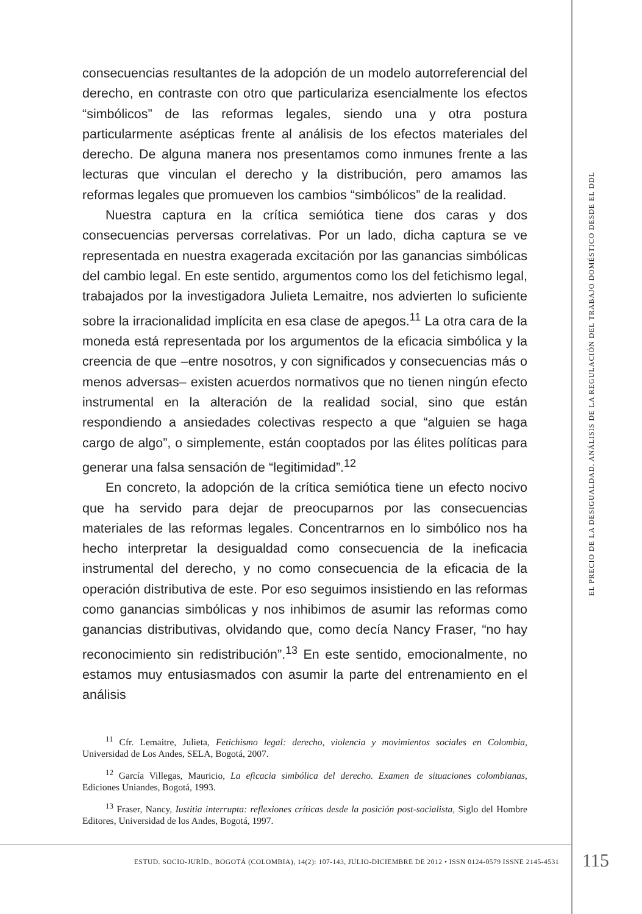consecuencias resultantes de la adopción de un modelo autorreferencial del derecho, en contraste con otro que particulariza esencialmente los efectos “simbólicos” de las reformas legales, siendo una y otra postura particularmente asépticas frente al análisis de los efectos materiales del derecho. De alguna manera nos presentamos como inmunes frente a las lecturas que vinculan el derecho y la distribución, pero amamos las reformas legales que promueven los cambios “simbólicos” de la realidad.
Nuestra captura en la crítica semiótica tiene dos caras y dos consecuencias perversas correlativas. Por un lado, dicha captura se ve representada en nuestra exagerada excitación por las ganancias simbólicas del cambio legal. En este sentido, argumentos como los del fetichismo legal, trabajados por la investigadora Julieta Lemaitre, nos advierten lo suficiente sobre la irracionalidad implícita en esa clase de apegos.<sup>11</sup> La otra cara de la moneda está representada por los argumentos de la eficacia simbólica y la creencia de que –entre nosotros, y con significados y consecuencias más o menos adversas– existen acuerdos normativos que no tienen ningún efecto instrumental en la alteración de la realidad social, sino que están respondiendo a ansiedades colectivas respecto a que “alguien se haga cargo de algo”, o simplemente, están cooptados por las élites políticas para generar una falsa sensación de “legitimidad”.<sup>12</sup>
En concreto, la adopción de la crítica semiótica tiene un efecto nocivo que ha servido para dejar de preocuparnos por las consecuencias materiales de las reformas legales. Concentrarnos en lo simbólico nos ha hecho interpretar la desigualdad como consecuencia de la ineficacia instrumental del derecho, y no como consecuencia de la eficacia de la operación distributiva de este. Por eso seguimos insistiendo en las reformas como ganancias simbólicas y nos inhibimos de asumir las reformas como ganancias distributivas, olvidando que, como decía Nancy Fraser, “no hay reconocimiento sin redistribución”.<sup>13</sup> En este sentido, emocionalmente, no estamos muy entusiasmados con asumir la parte del entrenamiento en el análisis
<sup>11</sup> Cfr. Lemaitre, Julieta, Fetichismo legal: derecho, violencia y movimientos sociales en Colombia, Universidad de Los Andes, SELA, Bogotá, 2007.
<sup>12</sup> García Villegas, Mauricio, La eficacia simbólica del derecho. Examen de situaciones colombianas, Ediciones Uniandes, Bogotá, 1993.
<sup>13</sup> Fraser, Nancy, Iustitia interrupta: reflexiones críticas desde la posición post-socialista, Siglo del Hombre Editores, Universidad de los Andes, Bogotá, 1997.
EL PRECIO DE LA DESIGUALDAD. ANÁLISIS DE LA REGULACIÓN DEL TRABAJO DOMÉSTICO DESDE EL DDL
ESTUD. SOCIO-JURÍD., BOGOTÁ (COLOMBIA), 14(2): 107-143, JULIO-DICIEMBRE DE 2012 • ISSN 0124-0579 ISSNE 2145-4531 115